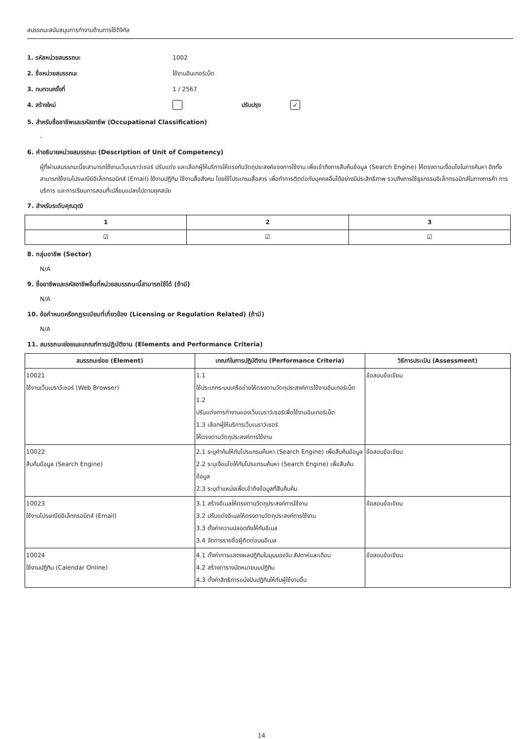สมรรถนะสนับสนุนการทำงานด้านการใช้ดิจิทัล
1. รหัสหน่วยสมรรถนะ 1002
2. ชื่อหน่วยสมรรถนะ ใช้งานอินเทอร์เน็ต
3. ทบทวนครั้งที่ 1 / 2567
4. สร้างใหม่ ปรับปรุง ✓
5. สำหรับชื่ออาชีพและรหัสอาชีพ (Occupational Classification)
-
6. คำอธิบายหน่วยสมรรถนะ (Description of Unit of Competency)
ผู้ที่ผ่านสมรรถนะนี้จะสามารถใช้งานเว็บเบราว์เซอร์ ปรับแต่ง และเลือกผู้ให้บริการให้ตรงกับวัตถุประสงค์ของการใช้งาน เพื่อเข้าถึงการสืบค้นข้อมูล (Search Engine) ให้ตรงตามเงื่อนไขในการค้นหา อีกทั้งสามารถใช้งานไปรษณีย์อิเล็กทรอนิกส์ (Email) ใช้งานปฏิทิน ใช้งานสื่อสังคม โดยใช้โปรแกรมสื่อสาร เพื่อทำการติดต่อกับบุคคลอื่นได้อย่างมีประสิทธิภาพ รวมถึงการใช้ธุรกรรมอิเล็กทรอนิกส์ในทางการค้า การบริการ และการเรียนการสอนที่เปลี่ยนแปลงไปตามยุคสมัย
7. สำหรับระดับคุณวุฒิ
| 1 | 2 | 3 |
| --- | --- | --- |
| ☑ | ☑ | ☑ |
8. กลุ่มอาชีพ (Sector)
N/A
9. ชื่ออาชีพและรหัสอาชีพอื่นที่หน่วยสมรรถนะนี้สามารถใช้ได้ (ถ้ามี)
N/A
10. ข้อกำหนดหรือกฎระเบียบที่เกี่ยวข้อง (Licensing or Regulation Related) (ถ้ามี)
N/A
11. สมรรถนะย่อยและเกณฑ์การปฏิบัติงาน (Elements and Performance Criteria)
| สมรรถนะย่อย (Element) | เกณฑ์ในการปฏิบัติงาน (Performance Criteria) | วิธีการประเมิน (Assessment) |
| --- | --- | --- |
| 10021 ใช้งานเว็บเบราว์เซอร์ (Web Browser) | 1.1 ใช้ประเภทระบบเครือข่ายให้ตรงตามวัตถุประสงค์การใช้งานอินเทอร์เน็ต 1.2 ปรับแต่งการทำงานของเว็บเบราว์เซอร์เพื่อใช้งานอินเทอร์เน็ต 1.3 เลือกผู้ให้บริการเว็บเบราว์เซอร์ ให้ตรงตามวัตถุประสงค์การใช้งาน | ข้อสอบข้อเขียน |
| 10022 สืบค้นข้อมูล (Search Engine) | 2.1 ระบุคำค้นให้กับโปรแกรมค้นหา (Search Engine) เพื่อสืบค้นข้อมูล 2.2 ระบุเงื่อนไขให้กับโปรแกรมค้นหา (Search Engine) เพื่อสืบค้นข้อมูล 2.3 ระบุตำแหน่งเพื่อเข้าถึงข้อมูลที่สืบคืนค้น | ข้อสอบข้อเขียน |
| 10023 ใช้งานไปรษณีย์อิเล็กทรอนิกส์ (Email) | 3.1 สร้างอีเมลให้ตรงตามวัตถุประสงค์การใช้งาน 3.2 ปรับแต่งอีเมลให้ตรงตามวัตถุประสงค์การใช้งาน 3.3 ตั้งค่าความปลอดภัยให้กับอีเมล 3.4 จัดการรายชื่อผู้ติดต่อบนอีเมล | ข้อสอบข้อเขียน |
| 10024 ใช้งานปฏิทิน (Calendar Online) | 4.1 ตั้งค่าการแสดงผลปฏิทินในมุมมองวัน สัปดาห์และเดือน 4.2 สร้างตารางนัดหมายบนปฏิทิน 4.3 ตั้งค่าสิทธิการแบ่งปันปฏิทินให้กับผู้ใช้งานอื่น | ข้อสอบข้อเขียน |
14